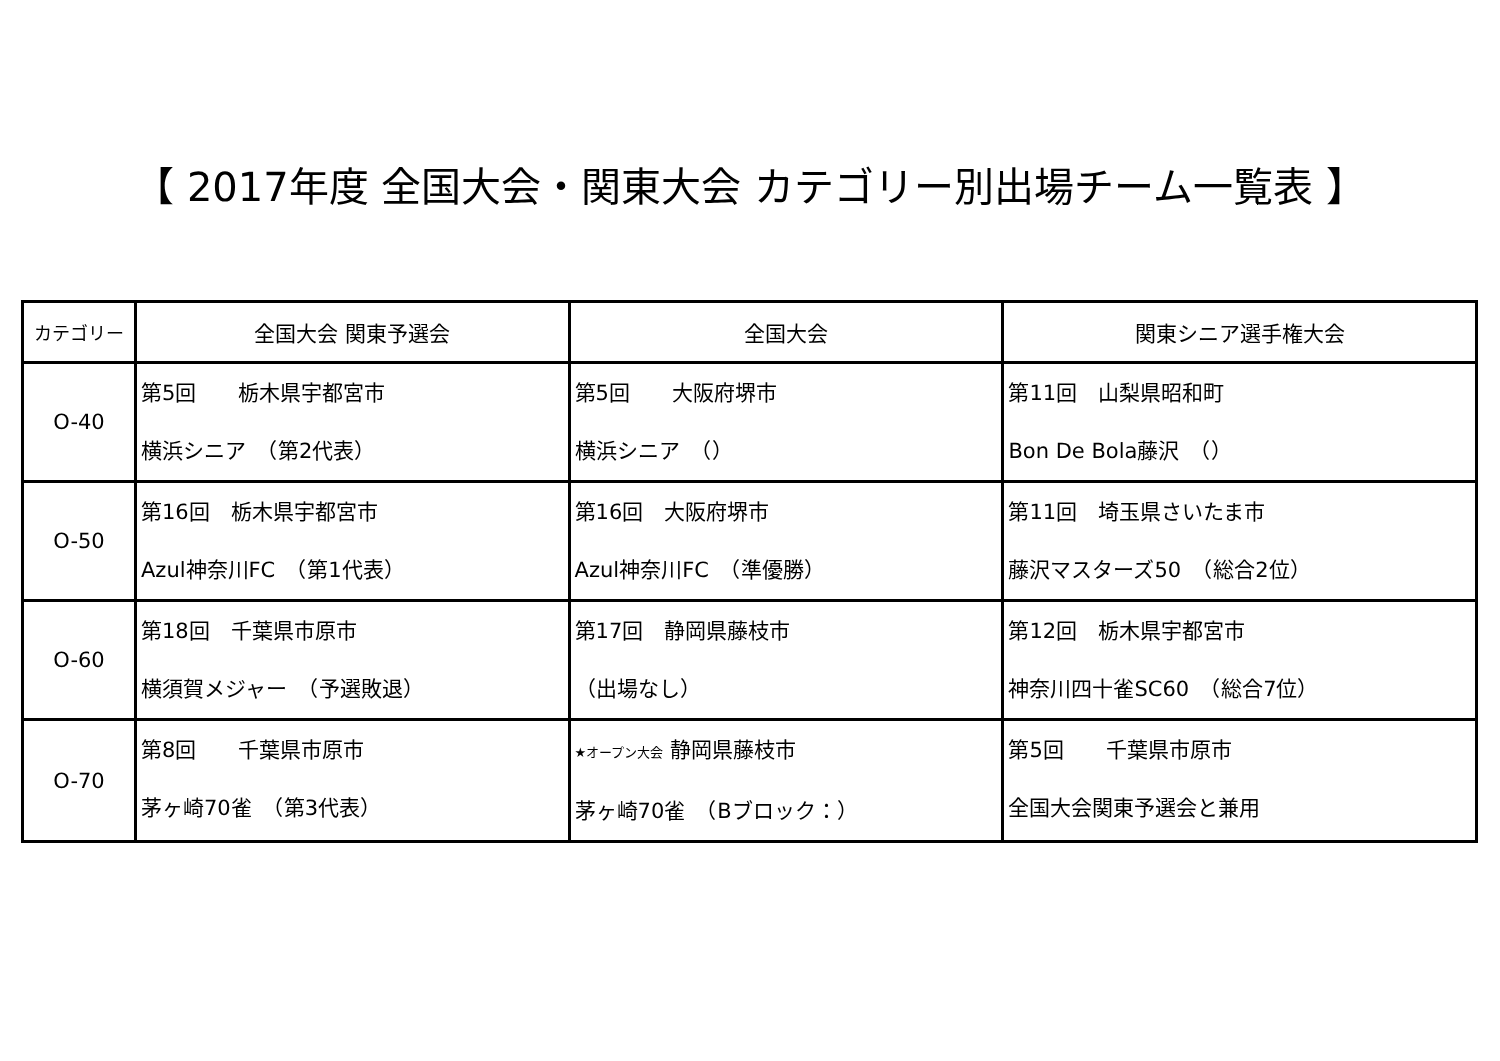【 2017年度 全国大会・関東大会 カテゴリー別出場チーム一覧表 】
| カテゴリー | 全国大会 関東予選会 | 全国大会 | 関東シニア選手権大会 |
| --- | --- | --- | --- |
| O-40 | 第5回 栃木県宇都宮市 横浜シニア （第2代表） | 第5回 大阪府堺市 横浜シニア （） | 第11回 山梨県昭和町 Bon De Bola藤沢 （） |
| O-50 | 第16回 栃木県宇都宮市 Azul神奈川FC （第1代表） | 第16回 大阪府堺市 Azul神奈川FC （準優勝） | 第11回 埼玉県さいたま市 藤沢マスターズ50 （総合2位） |
| O-60 | 第18回 千葉県市原市 横須賀メジャー （予選敗退） | 第17回 静岡県藤枝市 （出場なし） | 第12回 栃木県宇都宮市 神奈川四十雀SC60 （総合7位） |
| O-70 | 第8回 千葉県市原市 茅ヶ崎70雀 （第3代表） | ★オープン大会 静岡県藤枝市 茅ヶ崎70雀 （Bブロック：） | 第5回 千葉県市原市 全国大会関東予選会と兼用 |